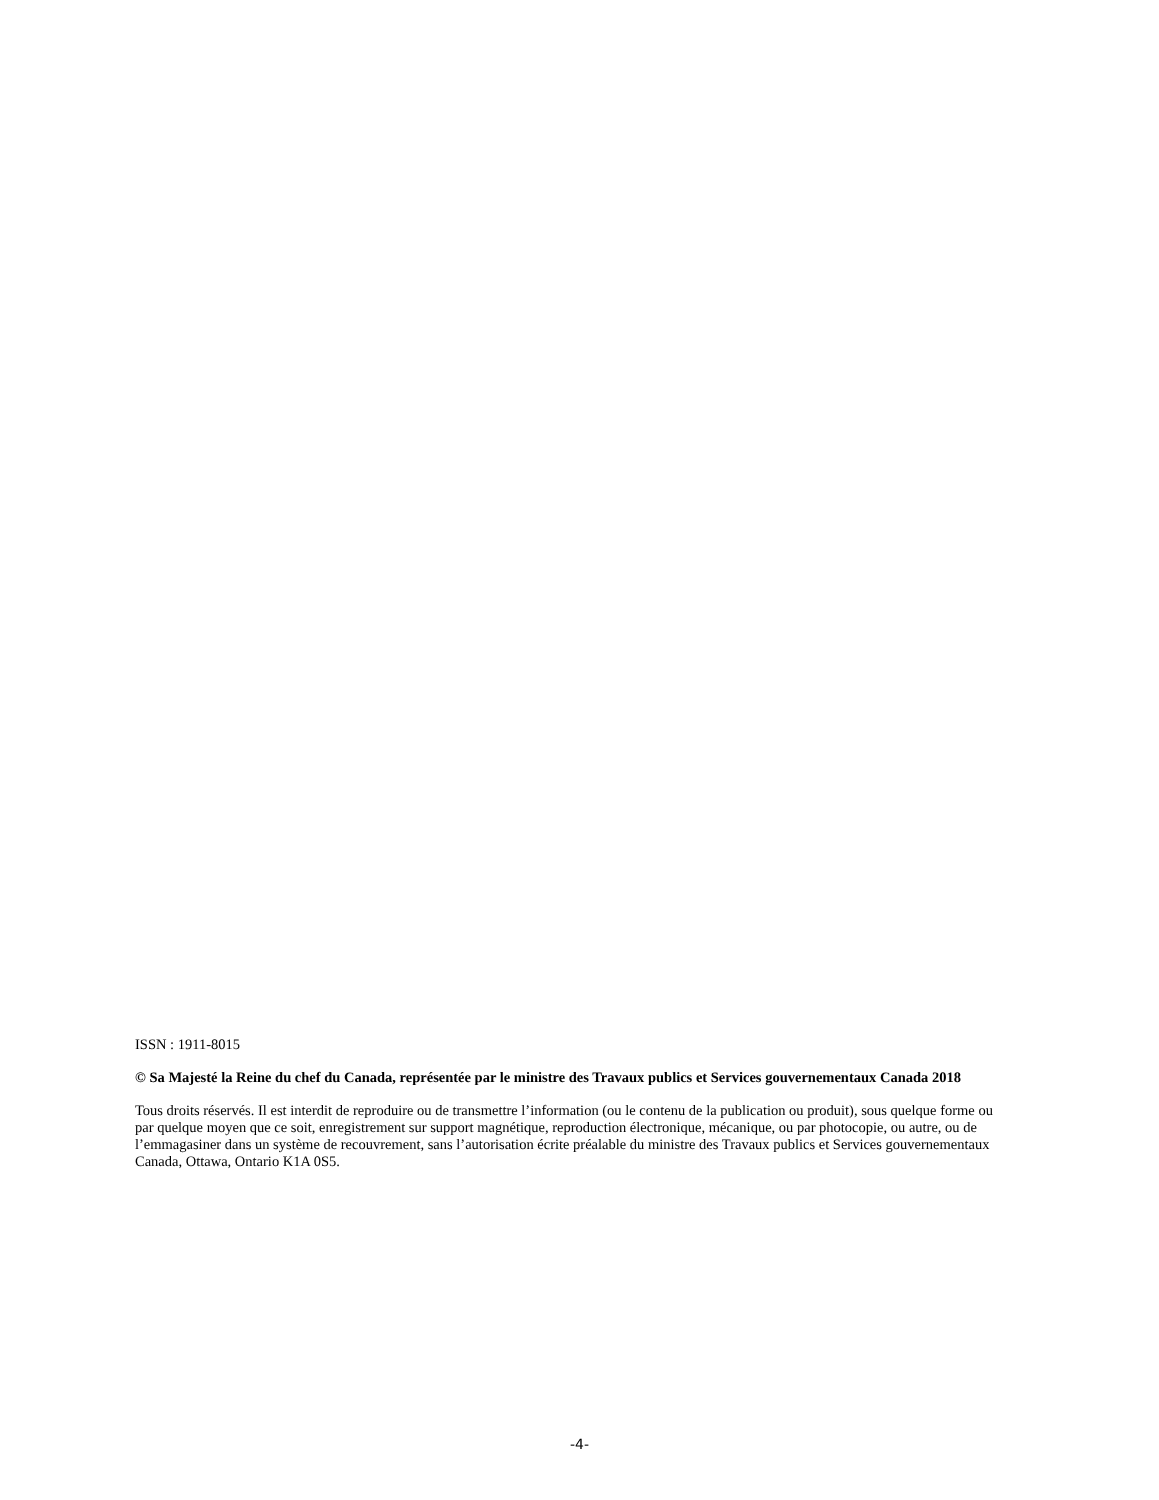ISSN : 1911-8015
© Sa Majesté la Reine du chef du Canada, représentée par le ministre des Travaux publics et Services gouvernementaux Canada 2018
Tous droits réservés. Il est interdit de reproduire ou de transmettre l’information (ou le contenu de la publication ou produit), sous quelque forme ou par quelque moyen que ce soit, enregistrement sur support magnétique, reproduction électronique, mécanique, ou par photocopie, ou autre, ou de l’emmagasiner dans un système de recouvrement, sans l’autorisation écrite préalable du ministre des Travaux publics et Services gouvernementaux Canada, Ottawa, Ontario K1A 0S5.
-4-